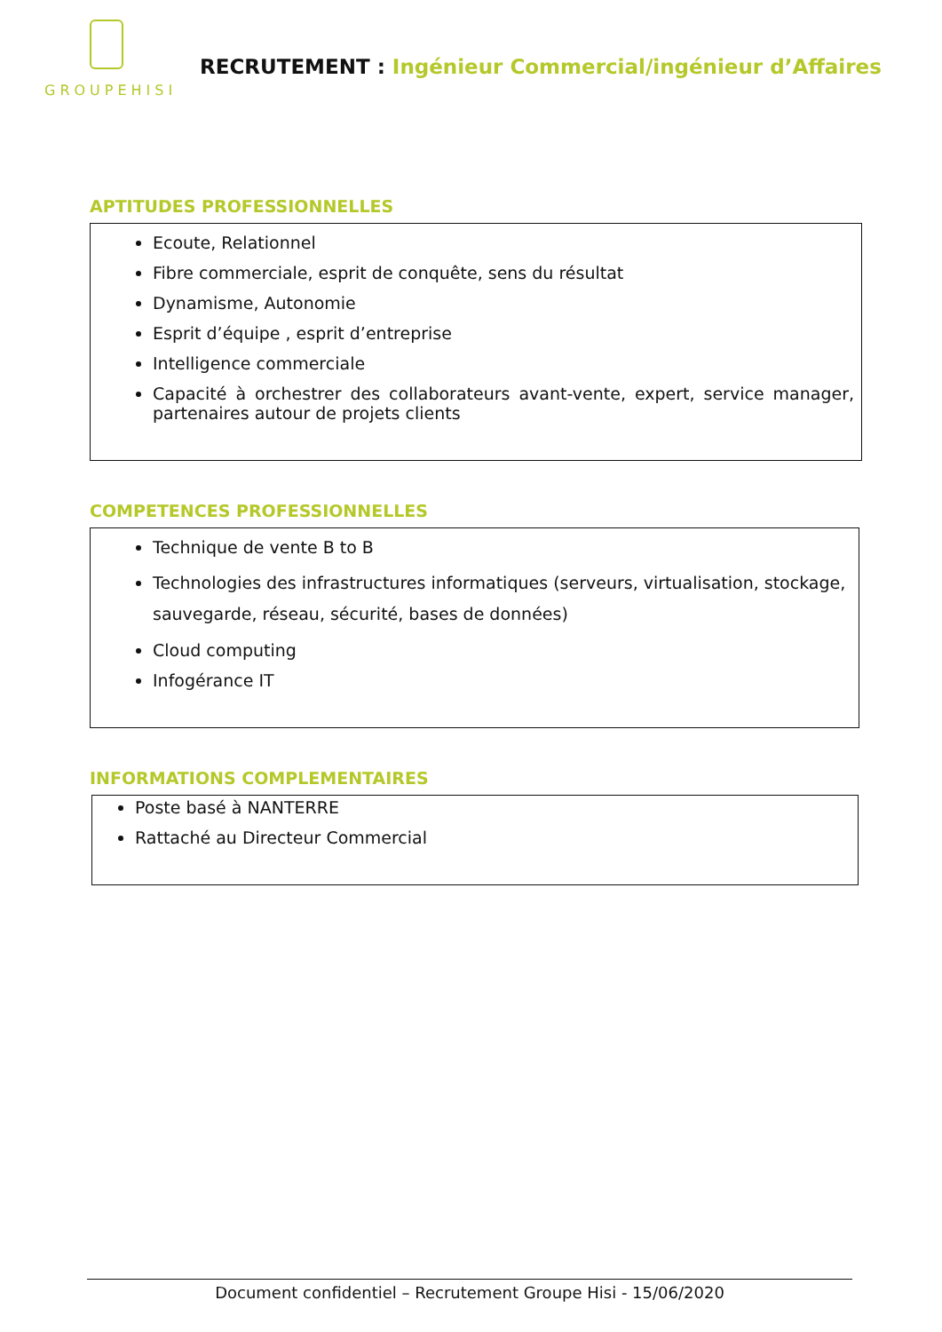GROUPEHISI
RECRUTEMENT : Ingénieur Commercial/ingénieur d’Affaires
APTITUDES PROFESSIONNELLES
Ecoute, Relationnel
Fibre commerciale, esprit de conquête, sens du résultat
Dynamisme, Autonomie
Esprit d’équipe , esprit d’entreprise
Intelligence commerciale
Capacité à orchestrer des collaborateurs avant-vente, expert, service manager, partenaires autour de projets clients
COMPETENCES PROFESSIONNELLES
Technique de vente B to B
Technologies des infrastructures informatiques (serveurs, virtualisation, stockage, sauvegarde, réseau, sécurité, bases de données)
Cloud computing
Infogérance IT
INFORMATIONS COMPLEMENTAIRES
Poste basé à NANTERRE
Rattaché au Directeur Commercial
Document confidentiel – Recrutement Groupe Hisi - 15/06/2020